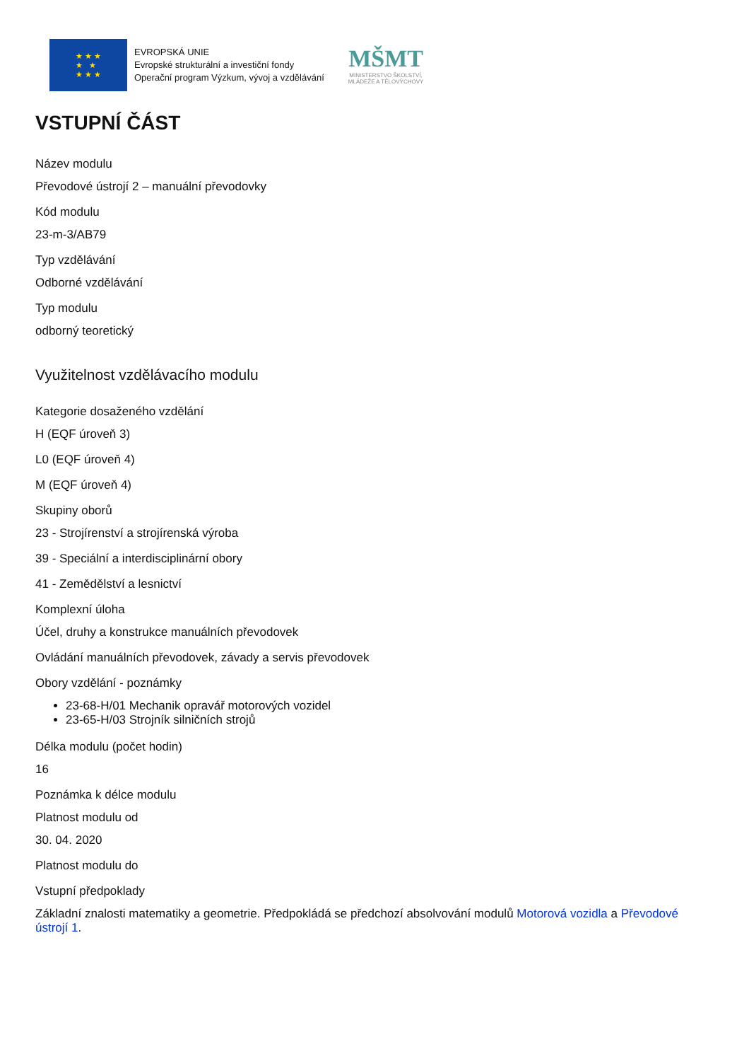★ ★ ★
★ ★
★ ★ ★
EVROPSKÁ UNIE
Evropské strukturální a investiční fondy
Operační program Výzkum, vývoj a vzdělávání
MŠMT
MINISTERSTVO ŠKOLSTVÍ,
MLÁDEŽE A TĚLOVÝCHOVY
VSTUPNÍ ČÁST
Název modulu
Převodové ústrojí 2 – manuální převodovky
Kód modulu
23-m-3/AB79
Typ vzdělávání
Odborné vzdělávání
Typ modulu
odborný teoretický
Využitelnost vzdělávacího modulu
Kategorie dosaženého vzdělání
H (EQF úroveň 3)
L0 (EQF úroveň 4)
M (EQF úroveň 4)
Skupiny oborů
23 - Strojírenství a strojírenská výroba
39 - Speciální a interdisciplinární obory
41 - Zemědělství a lesnictví
Komplexní úloha
Účel, druhy a konstrukce manuálních převodovek
Ovládání manuálních převodovek, závady a servis převodovek
Obory vzdělání - poznámky
23-68-H/01 Mechanik opravář motorových vozidel
23-65-H/03 Strojník silničních strojů
Délka modulu (počet hodin)
16
Poznámka k délce modulu
Platnost modulu od
30. 04. 2020
Platnost modulu do
Vstupní předpoklady
Základní znalosti matematiky a geometrie. Předpokládá se předchozí absolvování modulů Motorová vozidla a Převodové ústrojí 1.